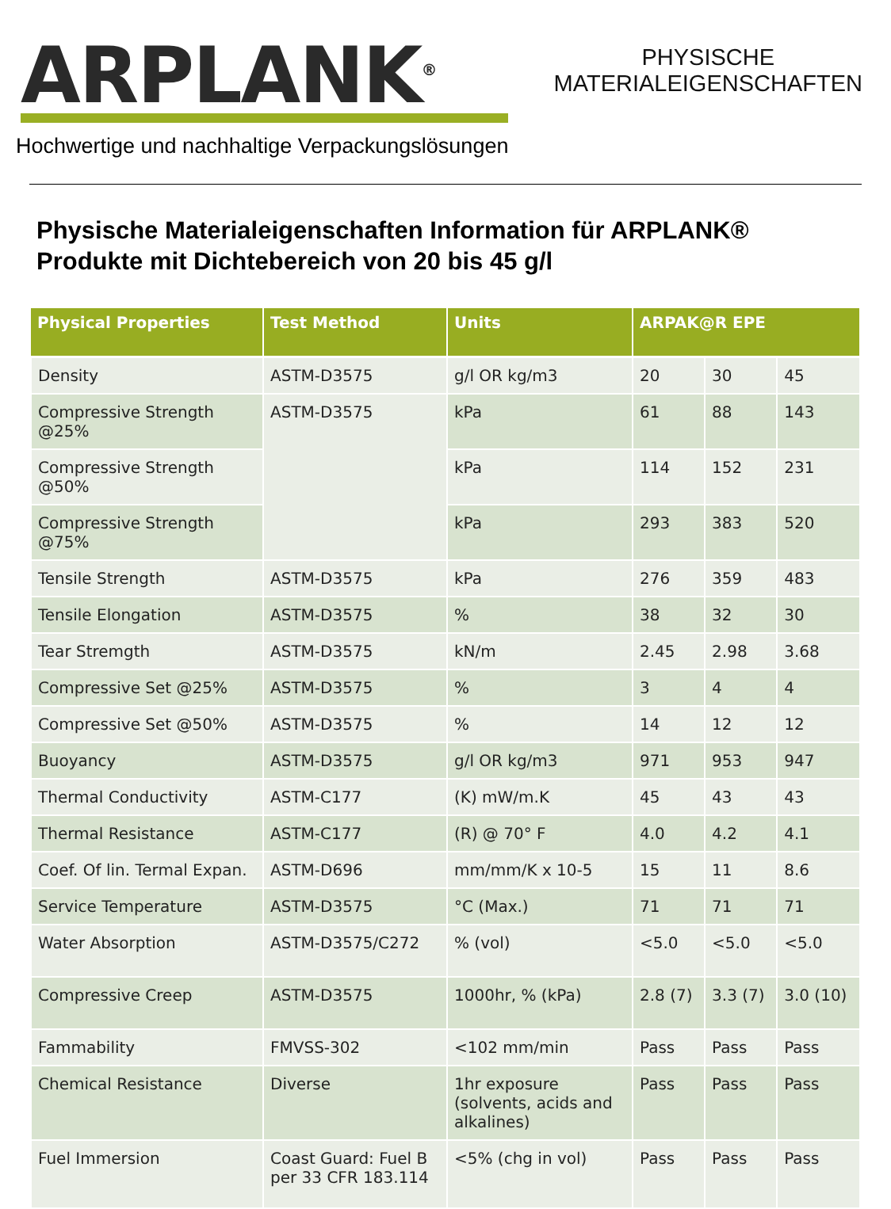ARPLANK<sup>®</sup>
PHYSISCHE
MATERIALEIGENSCHAFTEN
Hochwertige und nachhaltige Verpackungslösungen
Physische Materialeigenschaften Information für ARPLANK® Produkte mit Dichtebereich von 20 bis 45 g/l
| Physical Properties | Test Method | Units | ARPAK@R EPE | | |
| --- | --- | --- | --- | --- | --- |
| Density | ASTM-D3575 | g/l OR kg/m3 | 20 | 30 | 45 |
| Compressive Strength @25% | ASTM-D3575 | kPa | 61 | 88 | 143 |
| Compressive Strength @50% | | kPa | 114 | 152 | 231 |
| Compressive Strength @75% | | kPa | 293 | 383 | 520 |
| Tensile Strength | ASTM-D3575 | kPa | 276 | 359 | 483 |
| Tensile Elongation | ASTM-D3575 | % | 38 | 32 | 30 |
| Tear Stremgth | ASTM-D3575 | kN/m | 2.45 | 2.98 | 3.68 |
| Compressive Set @25% | ASTM-D3575 | % | 3 | 4 | 4 |
| Compressive Set @50% | ASTM-D3575 | % | 14 | 12 | 12 |
| Buoyancy | ASTM-D3575 | g/l OR kg/m3 | 971 | 953 | 947 |
| Thermal Conductivity | ASTM-C177 | (K) mW/m.K | 45 | 43 | 43 |
| Thermal Resistance | ASTM-C177 | (R) @ 70° F | 4.0 | 4.2 | 4.1 |
| Coef. Of lin. Termal Expan. | ASTM-D696 | mm/mm/K x 10-5 | 15 | 11 | 8.6 |
| Service Temperature | ASTM-D3575 | °C (Max.) | 71 | 71 | 71 |
| Water Absorption | ASTM-D3575/C272 | % (vol) | <5.0 | <5.0 | <5.0 |
| Compressive Creep | ASTM-D3575 | 1000hr, % (kPa) | 2.8 (7) | 3.3 (7) | 3.0 (10) |
| Fammability | FMVSS-302 | <102 mm/min | Pass | Pass | Pass |
| Chemical Resistance | Diverse | 1hr exposure (solvents, acids and alkalines) | Pass | Pass | Pass |
| Fuel Immersion | Coast Guard: Fuel B per 33 CFR 183.114 | <5% (chg in vol) | Pass | Pass | Pass |